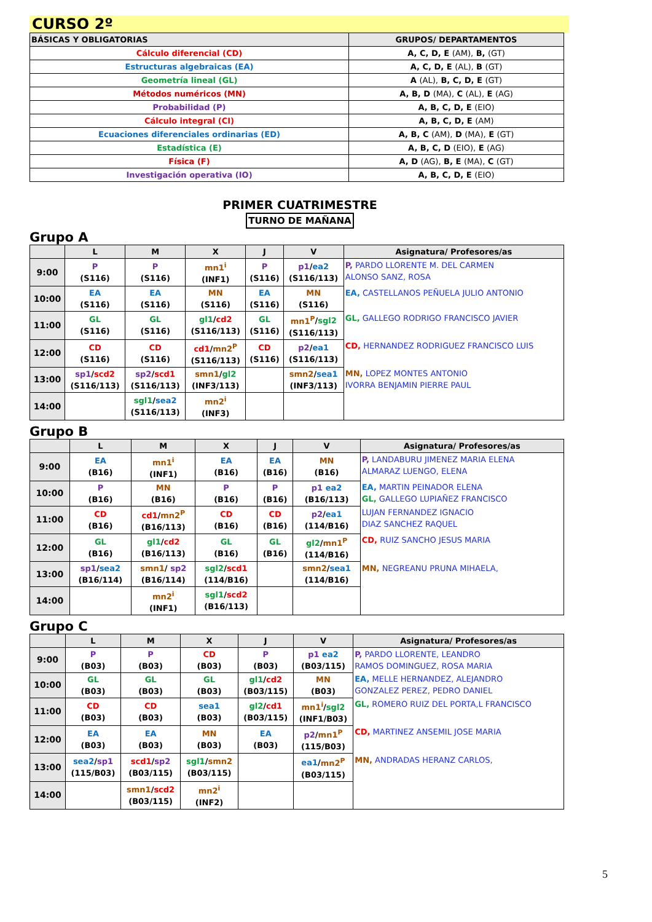CURSO 2º
| BÁSICAS Y OBLIGATORIAS | GRUPOS/ DEPARTAMENTOS |
| --- | --- |
| Cálculo diferencial (CD) | A, C, D, E (AM), B, (GT) |
| Estructuras algebraicas (EA) | A, C, D, E (AL), B (GT) |
| Geometría lineal (GL) | A (AL), B, C, D, E (GT) |
| Métodos numéricos (MN) | A, B, D (MA), C (AL), E (AG) |
| Probabilidad (P) | A, B, C, D, E (EIO) |
| Cálculo integral (CI) | A, B, C, D, E (AM) |
| Ecuaciones diferenciales ordinarias (ED) | A, B, C (AM), D (MA), E (GT) |
| Estadística (E) | A, B, C, D (EIO), E (AG) |
| Física (F) | A, D (AG), B, E (MA), C (GT) |
| Investigación operativa (IO) | A, B, C, D, E (EIO) |
PRIMER CUATRIMESTRE
TURNO DE MAÑANA
Grupo A
| | L | M | X | J | V | Asignatura/ Profesores/as |
| --- | --- | --- | --- | --- | --- | --- |
| 9:00 | P (S116) | P (S116) | mn1<sup>i</sup> (INF1) | P (S116) | p1 / ea2 (S116/113) | P, PARDO LLORENTE M. DEL CARMEN ALONSO SANZ, ROSA |
| 10:00 | EA (S116) | EA (S116) | MN (S116) | EA (S116) | MN (S116) | EA, CASTELLANOS PEÑUELA JULIO ANTONIO |
| 11:00 | GL (S116) | GL (S116) | gl1 / cd2 (S116/113) | GL (S116) | mn1<sup>P</sup> / sgl2 (S116/113) | GL, GALLEGO RODRIGO FRANCISCO JAVIER |
| 12:00 | CD (S116) | CD (S116) | cd1 / mn2<sup>P</sup> (S116/113) | CD (S116) | p2 / ea1 (S116/113) | CD, HERNANDEZ RODRIGUEZ FRANCISCO LUIS |
| 13:00 | sp1 / scd2 (S116/113) | sp2 / scd1 (S116/113) | smn1 / gl2 (INF3/113) | | smn2 / sea1 (INF3/113) | MN, LOPEZ MONTES ANTONIO IVORRA BENJAMIN PIERRE PAUL |
| 14:00 | | sgl1 / sea2 (S116/113) | mn2<sup>i</sup> (INF3) | | | |
Grupo B
| | L | M | X | J | V | Asignatura/ Profesores/as |
| --- | --- | --- | --- | --- | --- | --- |
| 9:00 | EA (B16) | mn1<sup>i</sup> (INF1) | EA (B16) | EA (B16) | MN (B16) | P, LANDABURU JIMENEZ MARIA ELENA ALMARAZ LUENGO, ELENA |
| 10:00 | P (B16) | MN (B16) | P (B16) | P (B16) | p1 ea2 (B16/113) | EA, MARTIN PEINADOR ELENA GL, GALLEGO LUPIAÑEZ FRANCISCO |
| 11:00 | CD (B16) | cd1 / mn2<sup>P</sup> (B16/113) | CD (B16) | CD (B16) | p2 / ea1 (114/B16) | LUJAN FERNANDEZ IGNACIO DIAZ SANCHEZ RAQUEL |
| 12:00 | GL (B16) | gl1 / cd2 (B16/113) | GL (B16) | GL (B16) | gl2 / mn1<sup>P</sup> (114/B16) | CD, RUIZ SANCHO JESUS MARIA |
| 13:00 | sp1 / sea2 (B16/114) | smn1 / sp2 (B16/114) | sgl2 / scd1 (114/B16) | | smn2 / sea1 (114/B16) | MN, NEGREANU PRUNA MIHAELA, |
| 14:00 | | mn2<sup>i</sup> (INF1) | sgl1 / scd2 (B16/113) | | | |
Grupo C
| | L | M | X | J | V | Asignatura/ Profesores/as |
| --- | --- | --- | --- | --- | --- | --- |
| 9:00 | P (B03) | P (B03) | CD (B03) | P (B03) | p1 ea2 (B03/115) | P, PARDO LLORENTE, LEANDRO RAMOS DOMINGUEZ, ROSA MARIA |
| 10:00 | GL (B03) | GL (B03) | GL (B03) | gl1 / cd2 (B03/115) | MN (B03) | EA, MELLE HERNANDEZ, ALEJANDRO GONZALEZ PEREZ, PEDRO DANIEL |
| 11:00 | CD (B03) | CD (B03) | sea1 (B03) | gl2 / cd1 (B03/115) | mn1<sup>i</sup> / sgl2 (INF1/B03) | GL, ROMERO RUIZ DEL PORTA,L FRANCISCO |
| 12:00 | EA (B03) | EA (B03) | MN (B03) | EA (B03) | p2 / mn1<sup>P</sup> (115/B03) | CD, MARTINEZ ANSEMIL JOSE MARIA |
| 13:00 | sea2 / sp1 (115/B03) | scd1 / sp2 (B03/115) | sgl1 / smn2 (B03/115) | | ea1 / mn2<sup>P</sup> (B03/115) | MN, ANDRADAS HERANZ CARLOS, |
| 14:00 | | smn1 / scd2 (B03/115) | mn2<sup>i</sup> (INF2) | | | |
5